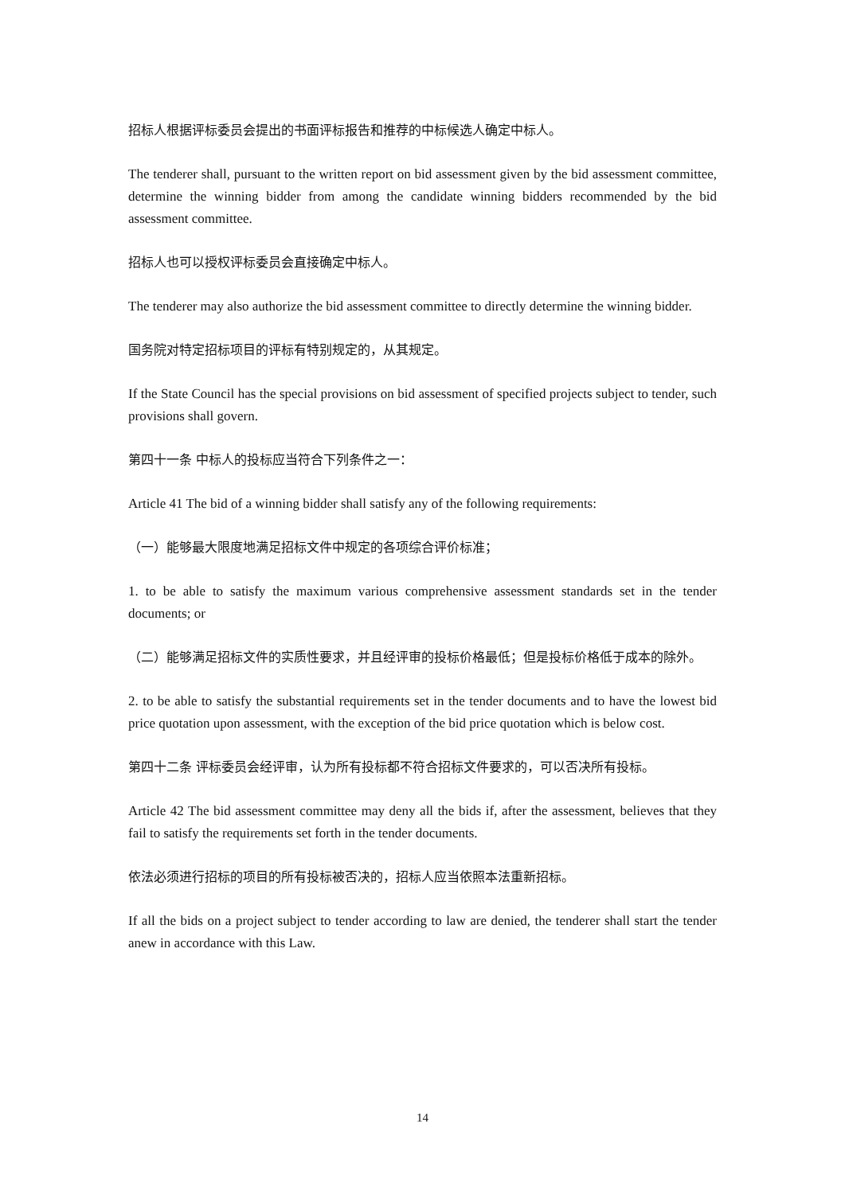招标人根据评标委员会提出的书面评标报告和推荐的中标候选人确定中标人。
The tenderer shall, pursuant to the written report on bid assessment given by the bid assessment committee, determine the winning bidder from among the candidate winning bidders recommended by the bid assessment committee.
招标人也可以授权评标委员会直接确定中标人。
The tenderer may also authorize the bid assessment committee to directly determine the winning bidder.
国务院对特定招标项目的评标有特别规定的，从其规定。
If the State Council has the special provisions on bid assessment of specified projects subject to tender, such provisions shall govern.
第四十一条 中标人的投标应当符合下列条件之一：
Article 41 The bid of a winning bidder shall satisfy any of the following requirements:
（一）能够最大限度地满足招标文件中规定的各项综合评价标准；
1. to be able to satisfy the maximum various comprehensive assessment standards set in the tender documents; or
（二）能够满足招标文件的实质性要求，并且经评审的投标价格最低；但是投标价格低于成本的除外。
2. to be able to satisfy the substantial requirements set in the tender documents and to have the lowest bid price quotation upon assessment, with the exception of the bid price quotation which is below cost.
第四十二条 评标委员会经评审，认为所有投标都不符合招标文件要求的，可以否决所有投标。
Article 42 The bid assessment committee may deny all the bids if, after the assessment, believes that they fail to satisfy the requirements set forth in the tender documents.
依法必须进行招标的项目的所有投标被否决的，招标人应当依照本法重新招标。
If all the bids on a project subject to tender according to law are denied, the tenderer shall start the tender anew in accordance with this Law.
14